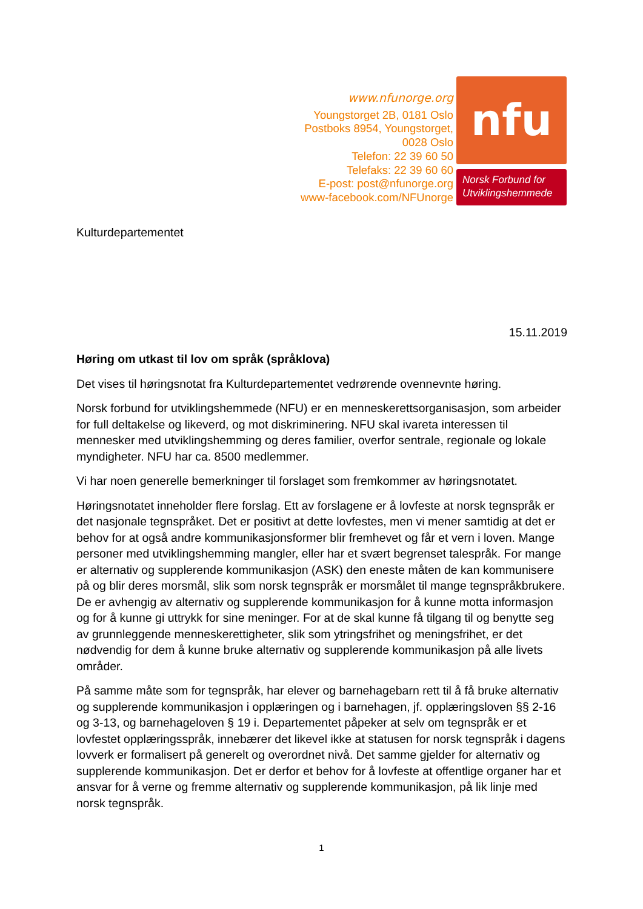www.nfunorge.org
Youngstorget 2B, 0181 Oslo
Postboks 8954, Youngstorget,
0028 Oslo
Telefon: 22 39 60 50
Telefaks: 22 39 60 60
E-post: post@nfunorge.org
www-facebook.com/NFUnorge
nfu
Norsk Forbund for Utviklingshemmede
Kulturdepartementet
15.11.2019
Høring om utkast til lov om språk (språklova)
Det vises til høringsnotat fra Kulturdepartementet vedrørende ovennevnte høring.
Norsk forbund for utviklingshemmede (NFU) er en menneskerettsorganisasjon, som arbeider for full deltakelse og likeverd, og mot diskriminering. NFU skal ivareta interessen til mennesker med utviklingshemming og deres familier, overfor sentrale, regionale og lokale myndigheter. NFU har ca. 8500 medlemmer.
Vi har noen generelle bemerkninger til forslaget som fremkommer av høringsnotatet.
Høringsnotatet inneholder flere forslag. Ett av forslagene er å lovfeste at norsk tegnspråk er det nasjonale tegnspråket. Det er positivt at dette lovfestes, men vi mener samtidig at det er behov for at også andre kommunikasjonsformer blir fremhevet og får et vern i loven. Mange personer med utviklingshemming mangler, eller har et svært begrenset talespråk. For mange er alternativ og supplerende kommunikasjon (ASK) den eneste måten de kan kommunisere på og blir deres morsmål, slik som norsk tegnspråk er morsmålet til mange tegnspråkbrukere. De er avhengig av alternativ og supplerende kommunikasjon for å kunne motta informasjon og for å kunne gi uttrykk for sine meninger. For at de skal kunne få tilgang til og benytte seg av grunnleggende menneskerettigheter, slik som ytringsfrihet og meningsfrihet, er det nødvendig for dem å kunne bruke alternativ og supplerende kommunikasjon på alle livets områder.
På samme måte som for tegnspråk, har elever og barnehagebarn rett til å få bruke alternativ og supplerende kommunikasjon i opplæringen og i barnehagen, jf. opplæringsloven §§ 2-16 og 3-13, og barnehageloven § 19 i. Departementet påpeker at selv om tegnspråk er et lovfestet opplæringsspråk, innebærer det likevel ikke at statusen for norsk tegnspråk i dagens lovverk er formalisert på generelt og overordnet nivå. Det samme gjelder for alternativ og supplerende kommunikasjon. Det er derfor et behov for å lovfeste at offentlige organer har et ansvar for å verne og fremme alternativ og supplerende kommunikasjon, på lik linje med norsk tegnspråk.
1